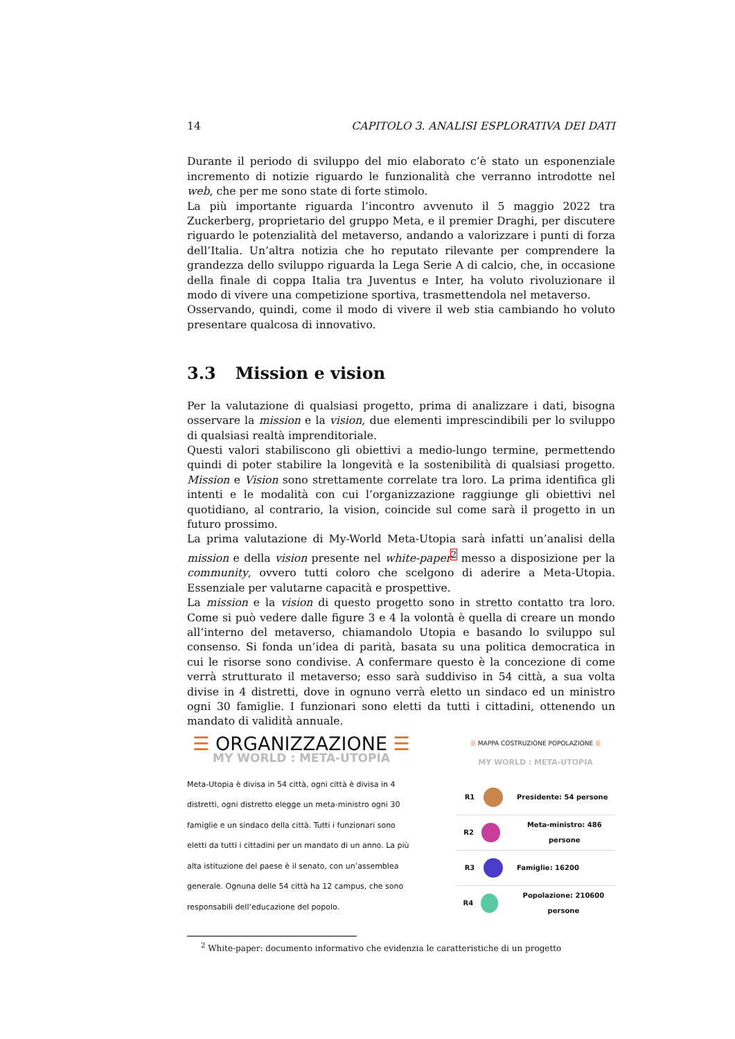14 CAPITOLO 3. ANALISI ESPLORATIVA DEI DATI
Durante il periodo di sviluppo del mio elaborato c’è stato un esponenziale incremento di notizie riguardo le funzionalità che verranno introdotte nel web, che per me sono state di forte stimolo.
La più importante riguarda l’incontro avvenuto il 5 maggio 2022 tra Zuckerberg, proprietario del gruppo Meta, e il premier Draghi, per discutere riguardo le potenzialità del metaverso, andando a valorizzare i punti di forza dell’Italia. Un’altra notizia che ho reputato rilevante per comprendere la grandezza dello sviluppo riguarda la Lega Serie A di calcio, che, in occasione della finale di coppa Italia tra Juventus e Inter, ha voluto rivoluzionare il modo di vivere una competizione sportiva, trasmettendola nel metaverso.
Osservando, quindi, come il modo di vivere il web stia cambiando ho voluto presentare qualcosa di innovativo.
3.3 Mission e vision
Per la valutazione di qualsiasi progetto, prima di analizzare i dati, bisogna osservare la mission e la vision, due elementi imprescindibili per lo sviluppo di qualsiasi realtà imprenditoriale.
Questi valori stabiliscono gli obiettivi a medio-lungo termine, permettendo quindi di poter stabilire la longevità e la sostenibilità di qualsiasi progetto. Mission e Vision sono strettamente correlate tra loro. La prima identifica gli intenti e le modalità con cui l’organizzazione raggiunge gli obiettivi nel quotidiano, al contrario, la vision, coincide sul come sarà il progetto in un futuro prossimo.
La prima valutazione di My-World Meta-Utopia sarà infatti un’analisi della mission e della vision presente nel white-paper<sup>2</sup> messo a disposizione per la community, ovvero tutti coloro che scelgono di aderire a Meta-Utopia. Essenziale per valutarne capacità e prospettive.
La mission e la vision di questo progetto sono in stretto contatto tra loro. Come si può vedere dalle figure 3 e 4 la volontà è quella di creare un mondo all’interno del metaverso, chiamandolo Utopia e basando lo sviluppo sul consenso. Si fonda un’idea di parità, basata su una politica democratica in cui le risorse sono condivise. A confermare questo è la concezione di come verrà strutturato il metaverso; esso sarà suddiviso in 54 città, a sua volta divise in 4 distretti, dove in ognuno verrà eletto un sindaco ed un ministro ogni 30 famiglie. I funzionari sono eletti da tutti i cittadini, ottenendo un mandato di validità annuale.
☰ ORGANIZZAZIONE ☰
MY WORLD : META-UTOPIA
Meta-Utopia è divisa in 54 città, ogni città è divisa in 4 distretti, ogni distretto elegge un meta-ministro ogni 30 famiglie e un sindaco della città. Tutti i funzionari sono eletti da tutti i cittadini per un mandato di un anno. La più alta istituzione del paese è il senato, con un’assemblea generale. Ognuna delle 54 città ha 12 campus, che sono responsabili dell’educazione del popolo.
☰ MAPPA COSTRUZIONE POPOLAZIONE ☰
MY WORLD : META-UTOPIA
R1 Presidente: 54 persone
R2 Meta-ministro: 486 persone
R3 Famiglie: 16200
R4 Popolazione: 210600 persone
<sup>2</sup> White-paper: documento informativo che evidenzia le caratteristiche di un progetto